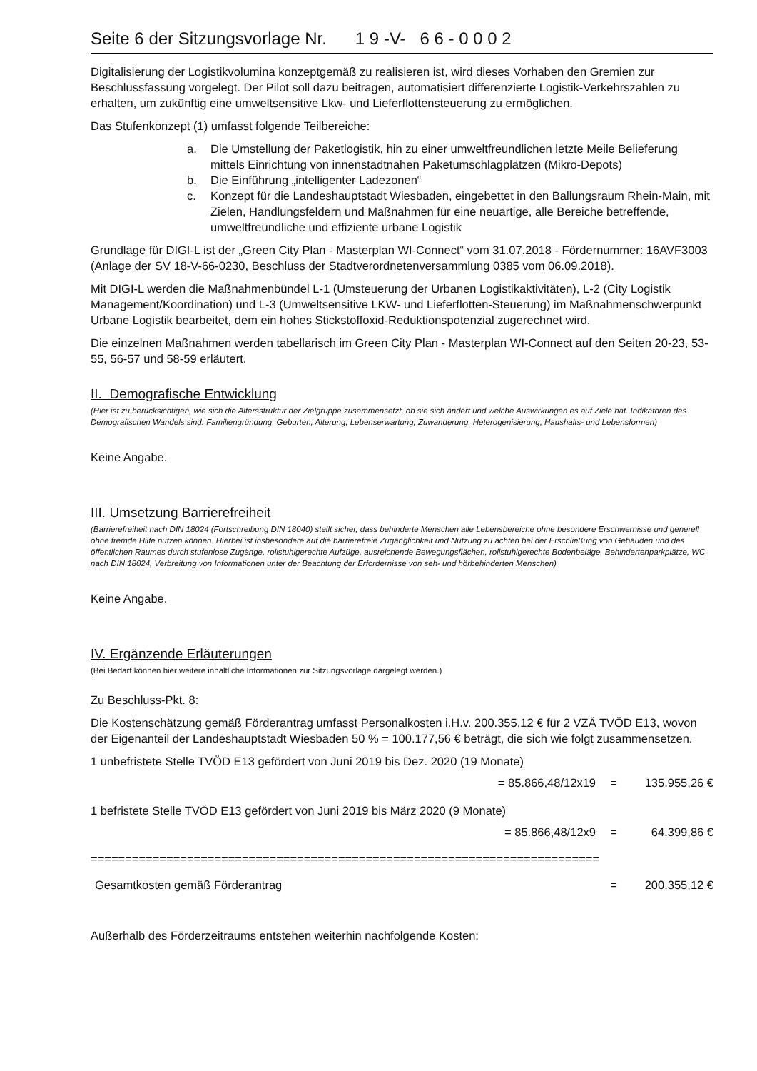Seite 6 der Sitzungsvorlage Nr. 1 9 -V- 6 6 - 0 0 0 2
Digitalisierung der Logistikvolumina konzeptgemäß zu realisieren ist, wird dieses Vorhaben den Gremien zur Beschlussfassung vorgelegt. Der Pilot soll dazu beitragen, automatisiert differenzierte Logistik-Verkehrszahlen zu erhalten, um zukünftig eine umweltsensitive Lkw- und Lieferflottensteuerung zu ermöglichen.
Das Stufenkonzept (1) umfasst folgende Teilbereiche:
a. Die Umstellung der Paketlogistik, hin zu einer umweltfreundlichen letzte Meile Belieferung mittels Einrichtung von innenstadtnahen Paketumschlagplätzen (Mikro-Depots)
b. Die Einführung „intelligenter Ladezonen“
c. Konzept für die Landeshauptstadt Wiesbaden, eingebettet in den Ballungsraum Rhein-Main, mit Zielen, Handlungsfeldern und Maßnahmen für eine neuartige, alle Bereiche betreffende, umweltfreundliche und effiziente urbane Logistik
Grundlage für DIGI-L ist der „Green City Plan - Masterplan WI-Connect“ vom 31.07.2018 - Fördernummer: 16AVF3003 (Anlage der SV 18-V-66-0230, Beschluss der Stadtverordnetenversammlung 0385 vom 06.09.2018).
Mit DIGI-L werden die Maßnahmenbündel L-1 (Umsteuerung der Urbanen Logistikaktivitäten), L-2 (City Logistik Management/Koordination) und L-3 (Umweltsensitive LKW- und Lieferflotten-Steuerung) im Maßnahmenschwerpunkt Urbane Logistik bearbeitet, dem ein hohes Stickstoffoxid-Reduktionspotenzial zugerechnet wird.
Die einzelnen Maßnahmen werden tabellarisch im Green City Plan - Masterplan WI-Connect auf den Seiten 20-23, 53-55, 56-57 und 58-59 erläutert.
II. Demografische Entwicklung
(Hier ist zu berücksichtigen, wie sich die Altersstruktur der Zielgruppe zusammensetzt, ob sie sich ändert und welche Auswirkungen es auf Ziele hat. Indikatoren des Demografischen Wandels sind: Familiengründung, Geburten, Alterung, Lebenserwartung, Zuwanderung, Heterogenisierung, Haushalts- und Lebensformen)
Keine Angabe.
III. Umsetzung Barrierefreiheit
(Barrierefreiheit nach DIN 18024 (Fortschreibung DIN 18040) stellt sicher, dass behinderte Menschen alle Lebensbereiche ohne besondere Erschwernisse und generell ohne fremde Hilfe nutzen können. Hierbei ist insbesondere auf die barrierefreie Zugänglichkeit und Nutzung zu achten bei der Erschließung von Gebäuden und des öffentlichen Raumes durch stufenlose Zugänge, rollstuhlgerechte Aufzüge, ausreichende Bewegungsflächen, rollstuhlgerechte Bodenbeläge, Behindertenparkplätze, WC nach DIN 18024, Verbreitung von Informationen unter der Beachtung der Erfordernisse von seh- und hörbehinderten Menschen)
Keine Angabe.
IV. Ergänzende Erläuterungen
(Bei Bedarf können hier weitere inhaltliche Informationen zur Sitzungsvorlage dargelegt werden.)
Zu Beschluss-Pkt. 8:
Die Kostenschätzung gemäß Förderantrag umfasst Personalkosten i.H.v. 200.355,12 € für 2 VZÄ TVÖD E13, wovon der Eigenanteil der Landeshauptstadt Wiesbaden 50 % = 100.177,56 € beträgt, die sich wie folgt zusammensetzen.
1 unbefristete Stelle TVÖD E13 gefördert von Juni 2019 bis Dez. 2020 (19 Monate)
= 85.866,48/12x19 = 135.955,26 €
1 befristete Stelle TVÖD E13 gefördert von Juni 2019 bis März 2020 (9 Monate)
= 85.866,48/12x9 = 64.399,86 €
==========================================================================
Gesamtkosten gemäß Förderantrag = 200.355,12 €
Außerhalb des Förderzeitraums entstehen weiterhin nachfolgende Kosten: